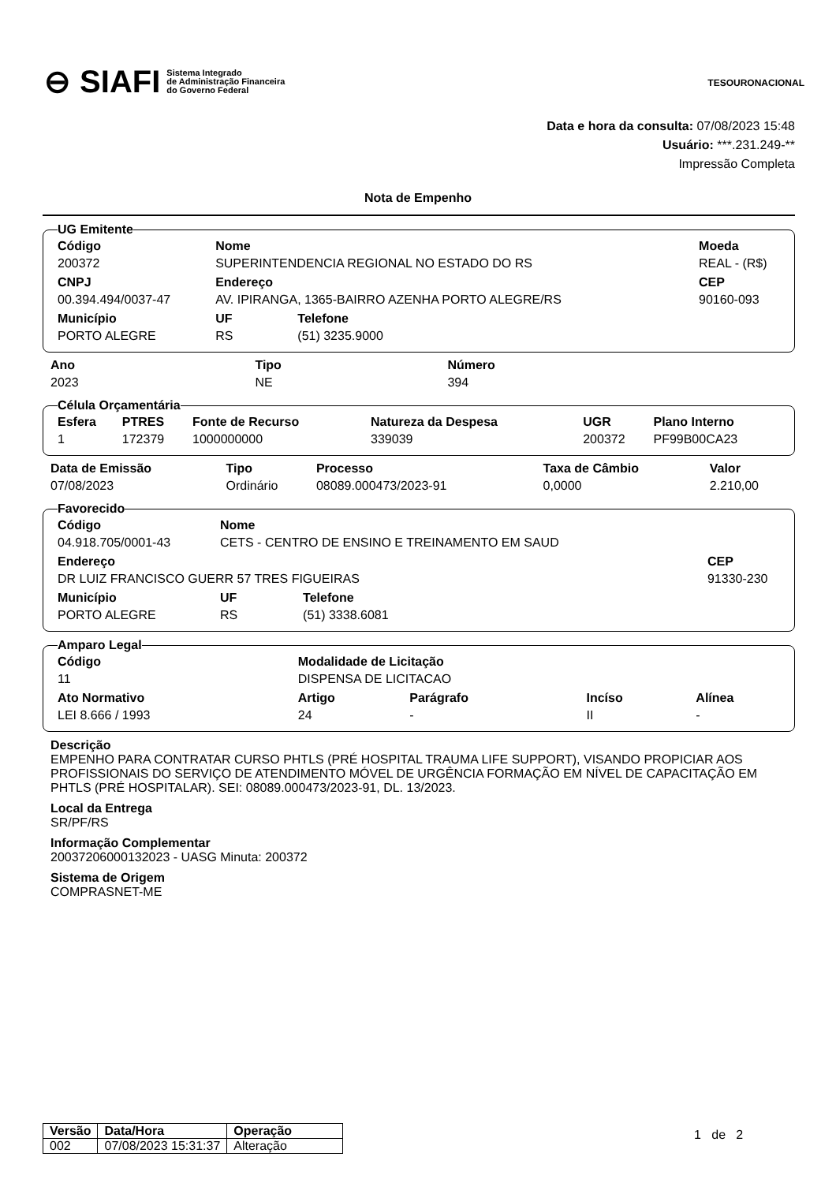⊖ SIAFI Sistema Integrado
de Administração Financeira
do Governo Federal
TESOURONACIONAL
Data e hora da consulta: 07/08/2023 15:48
Usuário: ***.231.249-**
Impressão Completa
Nota de Empenho
UG Emitente
| Código | Nome | | | Moeda |
| --- | --- | --- | --- | --- |
| 200372 | SUPERINTENDENCIA REGIONAL NO ESTADO DO RS | | | REAL - (R$) |
| CNPJ | Endereço | | | CEP |
| 00.394.494/0037-47 | AV. IPIRANGA, 1365-BAIRRO AZENHA PORTO ALEGRE/RS | | | 90160-093 |
| Município | | UF | Telefone | |
| PORTO ALEGRE | | RS | (51) 3235.9000 | |
| Ano | Tipo | Número |
| --- | --- | --- |
| 2023 | NE | 394 |
Célula Orçamentária
| Esfera | PTRES | Fonte de Recurso | Natureza da Despesa | UGR | Plano Interno |
| --- | --- | --- | --- | --- | --- |
| 1 | 172379 | 1000000000 | 339039 | 200372 | PF99B00CA23 |
| Data de Emissão | Tipo | Processo | Taxa de Câmbio | Valor |
| --- | --- | --- | --- | --- |
| 07/08/2023 | Ordinário | 08089.000473/2023-91 | 0,0000 | 2.210,00 |
Favorecido
| Código | Nome | | | |
| --- | --- | --- | --- | --- |
| 04.918.705/0001-43 | CETS - CENTRO DE ENSINO E TREINAMENTO EM SAUD | | | |
| Endereço | | | | CEP |
| DR LUIZ FRANCISCO GUERR 57 TRES FIGUEIRAS | | | | 91330-230 |
| Município | | UF | Telefone | |
| PORTO ALEGRE | | RS | (51) 3338.6081 | |
Amparo Legal
| Código | Modalidade de Licitação | | | | |
| --- | --- | --- | --- | --- | --- |
| 11 | DISPENSA DE LICITACAO | | | | |
| Ato Normativo | | Artigo | Parágrafo | Incíso | Alínea |
| LEI 8.666 / 1993 | | 24 | - | II | - |
Descrição
EMPENHO PARA CONTRATAR CURSO PHTLS (PRÉ HOSPITAL TRAUMA LIFE SUPPORT), VISANDO PROPICIAR AOS PROFISSIONAIS DO SERVIÇO DE ATENDIMENTO MÓVEL DE URGÊNCIA FORMAÇÃO EM NÍVEL DE CAPACITAÇÃO EM PHTLS (PRÉ HOSPITALAR). SEI: 08089.000473/2023-91, DL. 13/2023.
Local da Entrega
SR/PF/RS
Informação Complementar
20037206000132023 - UASG Minuta: 200372
Sistema de Origem
COMPRASNET-ME
| Versão | Data/Hora | Operação |
| --- | --- | --- |
| 002 | 07/08/2023 15:31:37 | Alteração |
1 de 2